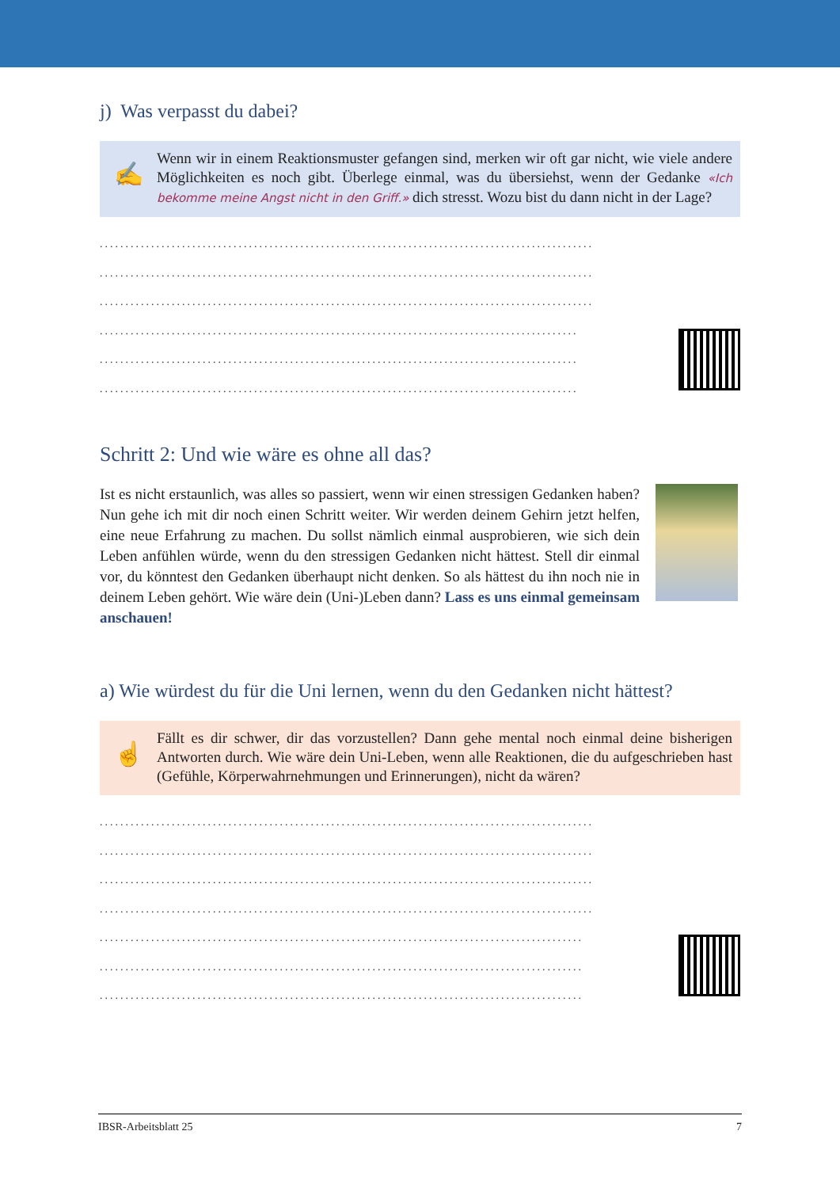j) Was verpasst du dabei?
✍
Wenn wir in einem Reaktionsmuster gefangen sind, merken wir oft gar nicht, wie viele andere Möglichkeiten es noch gibt. Überlege einmal, was du übersiehst, wenn der Gedanke «Ich bekomme meine Angst nicht in den Griff.» dich stresst. Wozu bist du dann nicht in der Lage?
................................................................................................
................................................................................................
................................................................................................
.............................................................................................
.............................................................................................
.............................................................................................
Schritt 2: Und wie wäre es ohne all das?
Ist es nicht erstaunlich, was alles so passiert, wenn wir einen stressigen Gedanken haben? Nun gehe ich mit dir noch einen Schritt weiter. Wir werden deinem Gehirn jetzt helfen, eine neue Erfahrung zu machen. Du sollst nämlich einmal ausprobieren, wie sich dein Leben anfühlen würde, wenn du den stressigen Gedanken nicht hättest. Stell dir einmal vor, du könntest den Gedanken überhaupt nicht denken. So als hättest du ihn noch nie in deinem Leben gehört. Wie wäre dein (Uni-)Leben dann? Lass es uns einmal gemeinsam anschauen!
a) Wie würdest du für die Uni lernen, wenn du den Gedanken nicht hättest?
☝
Fällt es dir schwer, dir das vorzustellen? Dann gehe mental noch einmal deine bisherigen Antworten durch. Wie wäre dein Uni-Leben, wenn alle Reaktionen, die du aufgeschrieben hast (Gefühle, Körperwahrnehmungen und Erinnerungen), nicht da wären?
................................................................................................
................................................................................................
................................................................................................
................................................................................................
..............................................................................................
..............................................................................................
..............................................................................................
IBSR-Arbeitsblatt 25 7